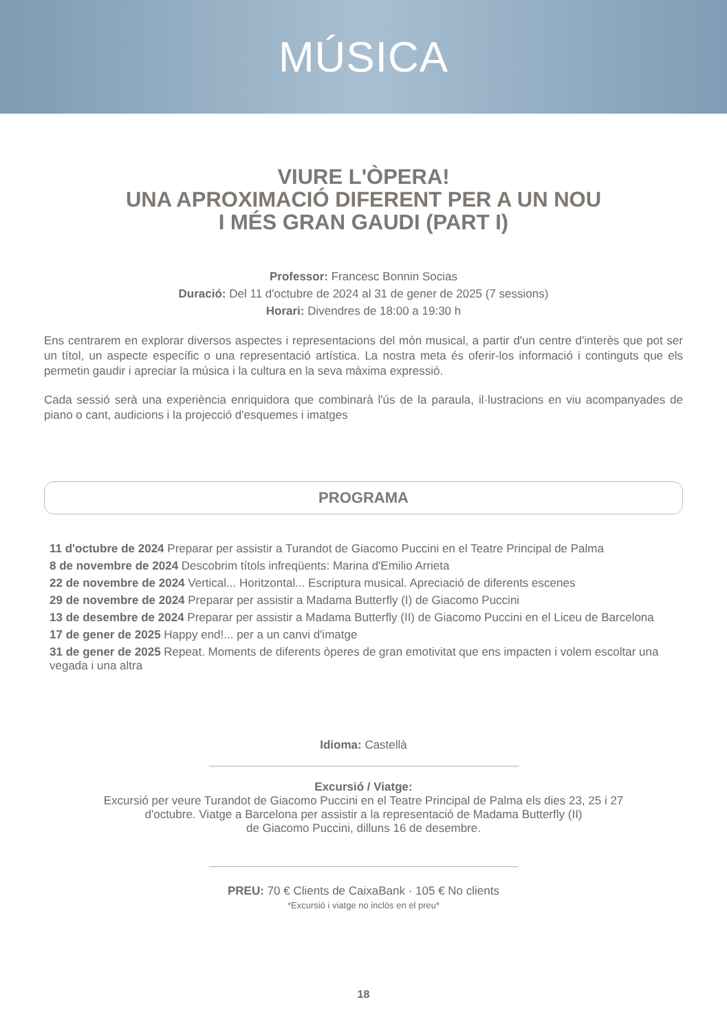MÚSICA
VIURE L'ÒPERA!
UNA APROXIMACIÓ DIFERENT PER A UN NOU
I MÉS GRAN GAUDI (PART I)
Professor: Francesc Bonnin Socias
Duració: Del 11 d'octubre de 2024 al 31 de gener de 2025 (7 sessions)
Horari: Divendres de 18:00 a 19:30 h
Ens centrarem en explorar diversos aspectes i representacions del món musical, a partir d'un centre d'interès que pot ser un títol, un aspecte específic o una representació artística. La nostra meta és oferir-los informació i continguts que els permetin gaudir i apreciar la música i la cultura en la seva màxima expressió.
Cada sessió serà una experiència enriquidora que combinarà l'ús de la paraula, il·lustracions en viu acompanyades de piano o cant, audicions i la projecció d'esquemes i imatges
PROGRAMA
11 d'octubre de 2024 Preparar per assistir a Turandot de Giacomo Puccini en el Teatre Principal de Palma
8 de novembre de 2024 Descobrim títols infreqüents: Marina d'Emilio Arrieta
22 de novembre de 2024 Vertical... Horitzontal... Escriptura musical. Apreciació de diferents escenes
29 de novembre de 2024 Preparar per assistir a Madama Butterfly (I) de Giacomo Puccini
13 de desembre de 2024 Preparar per assistir a Madama Butterfly (II) de Giacomo Puccini en el Liceu de Barcelona
17 de gener de 2025 Happy end!... per a un canvi d'imatge
31 de gener de 2025 Repeat. Moments de diferents òperes de gran emotivitat que ens impacten i volem escoltar una vegada i una altra
Idioma: Castellà
Excursió / Viatge:
Excursió per veure Turandot de Giacomo Puccini en el Teatre Principal de Palma els dies 23, 25 i 27
d'octubre. Viatge a Barcelona per assistir a la representació de Madama Butterfly (II)
de Giacomo Puccini, dilluns 16 de desembre.
PREU: 70 € Clients de CaixaBank · 105 € No clients
*Excursió i viatge no inclòs en el preu*
18